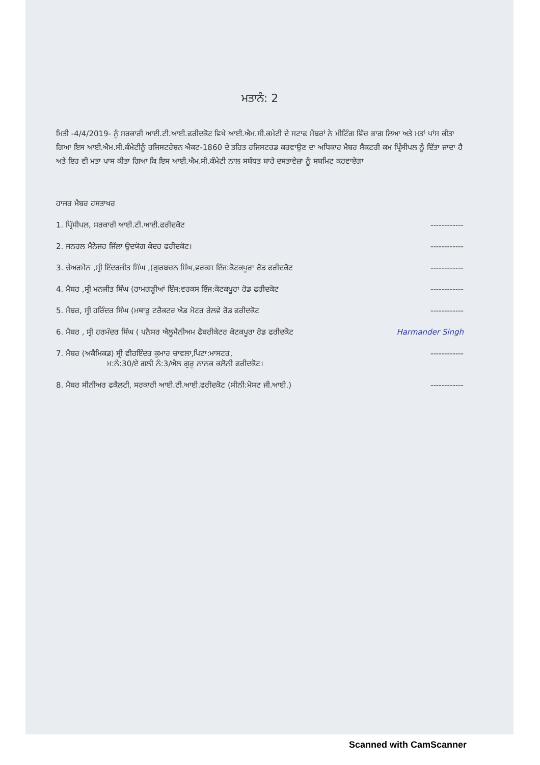ਮਤਾਨੰ: 2
ਮਿਤੀ -4/4/2019- ਨੂੰ ਸਰਕਾਰੀ ਆਈ.ਟੀ.ਆਈ.ਫਰੀਦਕੋਟ ਵਿਖੇ ਆਈ.ਐਮ.ਸੀ.ਕਮੇਟੀ ਦੇ ਸਟਾਫ ਮੈਬਰਾਂ ਨੇ ਮੀਟਿੰਗ ਵਿੱਚ ਭਾਗ ਲਿਆ ਅਤੇ ਮਤਾਂ ਪਾਂਸ ਕੀਤਾ ਗਿਆ ਇਸ ਆਈ.ਐਮ.ਸੀ.ਕੰਮੇਟੀਨੂੰ ਰਜਿਸਟਰੇਸ਼ਨ ਐਕਟ-1860 ਦੇ ਤਹਿਤ ਰਜਿਸਟਰਡ ਕਰਵਾਉਣ ਦਾ ਅਧਿਕਾਰ ਮੈਬਰ ਸੈਕਟਰੀ ਕਮ ਪ੍ਰਿੰਸੀਪਲ ਨੂੰ ਦਿੱਤਾ ਜਾਦਾ ਹੈ ਅਤੇ ਇਹ ਵੀ ਮਤਾ ਪਾਸ ਕੀਤਾ ਗਿਆ ਕਿ ਇਸ ਆਈ.ਐਮ.ਸੀ.ਕੰਮੇਟੀ ਨਾਲ ਸਬੰਧਤ ਬਾਰੇ ਦਸਤਾਵੇਜ਼ਾ ਨੂੰ ਸਬਮਿਟ ਕਰਵਾਏਗਾ
ਹਾਜਰ ਮੈਬਰ ਹਸਤਾਖਰ
1. ਪ੍ਰਿੰਸੀਪਲ, ਸਰਕਾਰੀ ਆਈ.ਟੀ.ਆਈ.ਫਰੀਦਕੋਟ ------------
2. ਜਨਰਲ ਮੈਨੇਜਰ ਜਿੱਲਾ ਉਦਯੋਗ ਕੇਦਰ ਫਰੀਦਕੋਟ। ------------
3. ਚੇਅਰਮੈਨ ,ਸ੍ਰੀ ਇੰਦਰਜੀਤ ਸਿੰਘ ,(ਗੁਰਬਚਨ ਸਿੰਘ,ਵਰਕਸ ਇੰਜ:ਕੋਟਕਪੂਰਾ ਰੋਡ ਫਰੀਦਕੋਟ ------------
4. ਮੈਬਰ ,ਸ੍ਰੀ ਮਨਜੀਤ ਸਿੰਘ (ਰਾਮਗੜ੍ਹੀਆਂ ਇੰਜ:ਵਰਕਸ ਇੰਜ:ਕੋਟਕਪੂਰਾ ਰੋਡ ਫਰੀਦਕੋਟ ------------
5. ਮੈਬਰ, ਸ੍ਰੀ ਹਰਿੰਦਰ ਸਿੰਘ (ਮਥਾੜੂ ਟਰੈਕਟਰ ਐਡ ਮੋਟਰ ਰੇਲਵੇ ਰੋਡ ਫਰੀਦਕੋਟ ------------
6. ਮੈਬਰ , ਸ੍ਰੀ ਹਰਮੰਦਰ ਸਿੰਘ ( ਪਨੈਸਰ ਐਲੂਮੈਨੀਅਮ ਫੈਬਰੀਕੇਟਰ ਕੋਟਕਪੂਰਾ ਰੋਡ ਫਰੀਦਕੋਟ Harmander Singh
7. ਮੈਬਰ (ਅਕੈਮਿਕਡ) ਸ੍ਰੀ ਵੀਰਇੰਦਰ ਕੁਮਾਰ ਚਾਵਲਾ,ਪਿਟਾ:ਮਾਸਟਰ,
ਮ:ਨੰ:30/ਏ ਗਲੀ ਨੰ:3/ਐਲ ਗੁਰੂ ਨਾਨਕ ਕਲੋਨੀ ਫਰੀਦਕੋਟ। ------------
8. ਮੈਬਰ ਸੀਨੀਅਰ ਫਕੈਲਟੀ, ਸਰਕਾਰੀ ਆਈ.ਟੀ.ਆਈ.ਫਰੀਦਕੋਟ (ਸੀਨੀ:ਮੋਸਟ ਜੀ.ਆਈ.) ------------
Scanned with CamScanner